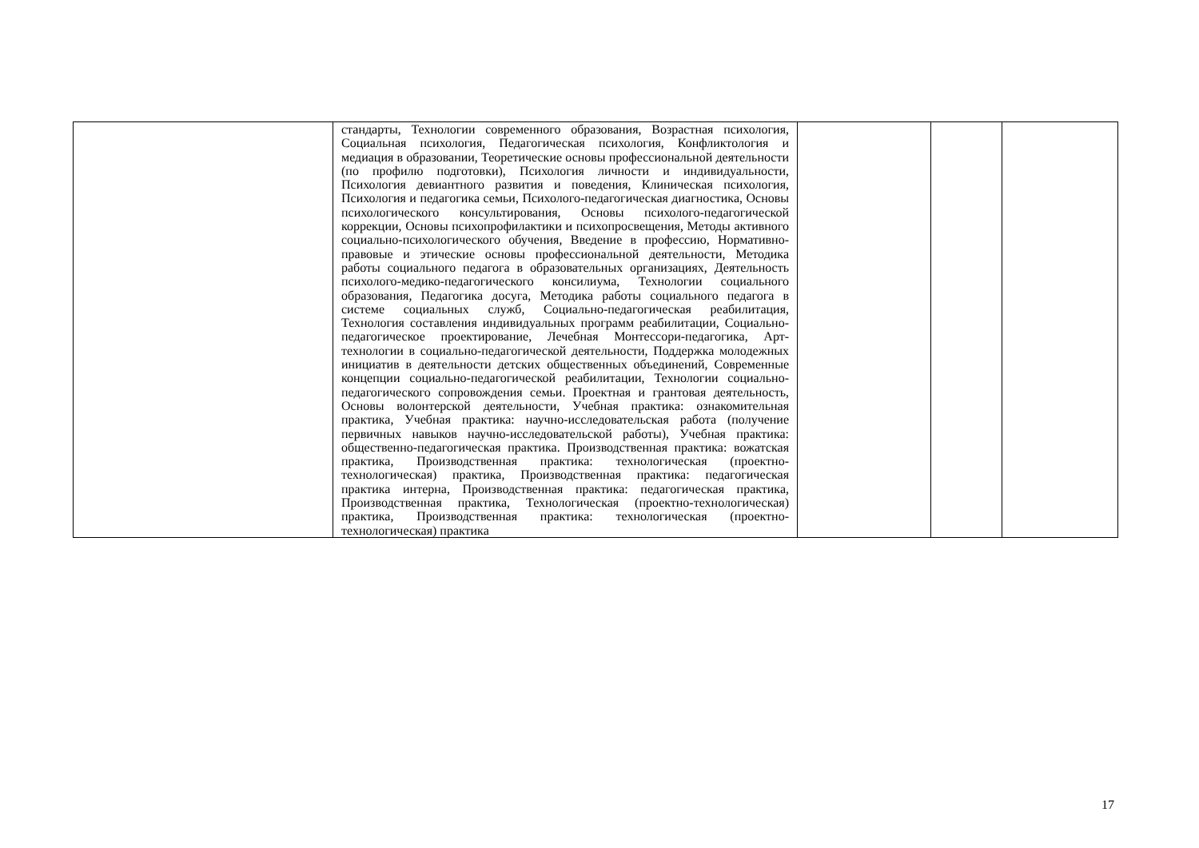| | стандарты, Технологии современного образования, Возрастная психология, Социальная психология, Педагогическая психология, Конфликтология и медиация в образовании, Теоретические основы профессиональной деятельности (по профилю подготовки), Психология личности и индивидуальности, Психология девиантного развития и поведения, Клиническая психология, Психология и педагогика семьи, Психолого-педагогическая диагностика, Основы психологического консультирования, Основы психолого-педагогической коррекции, Основы психопрофилактики и психопросвещения, Методы активного социально-психологического обучения, Введение в профессию, Нормативно-правовые и этические основы профессиональной деятельности, Методика работы социального педагога в образовательных организациях, Деятельность психолого-медико-педагогического консилиума, Технологии социального образования, Педагогика досуга, Методика работы социального педагога в системе социальных служб, Социально-педагогическая реабилитация, Технология составления индивидуальных программ реабилитации, Социально-педагогическое проектирование, Лечебная Монтессори-педагогика, Арт-технологии в социально-педагогической деятельности, Поддержка молодежных инициатив в деятельности детских общественных объединений, Современные концепции социально-педагогической реабилитации, Технологии социально-педагогического сопровождения семьи. Проектная и грантовая деятельность, Основы волонтерской деятельности, Учебная практика: ознакомительная практика, Учебная практика: научно-исследовательская работа (получение первичных навыков научно-исследовательской работы), Учебная практика: общественно-педагогическая практика. Производственная практика: вожатская практика, Производственная практика: технологическая (проектно-технологическая) практика, Производственная практика: педагогическая практика интерна, Производственная практика: педагогическая практика, Производственная практика, Технологическая (проектно-технологическая) практика, Производственная практика: технологическая (проектно-технологическая) практика | | | |
17